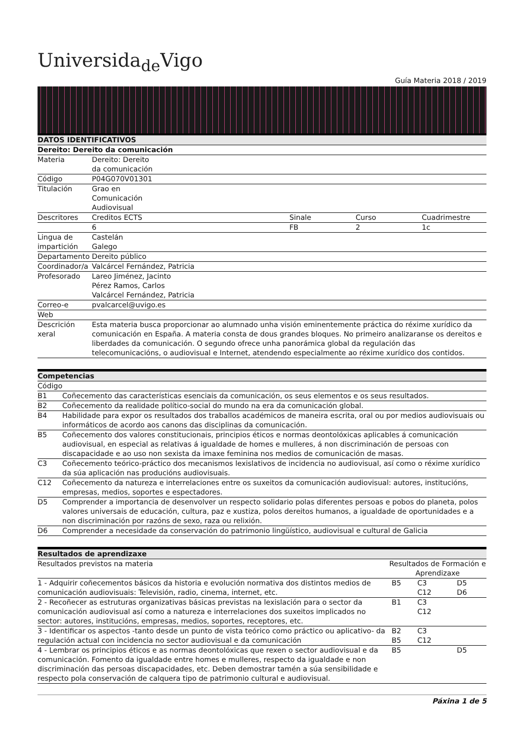Universida<sub>de</sub>Vigo
Guía Materia 2018 / 2019
| DATOS IDENTIFICATIVOS | | | | |
| --- | --- | --- | --- | --- |
| Dereito: Dereito da comunicación | | | | |
| Materia | Dereito: Dereito da comunicación | | | |
| Código | P04G070V01301 | | | |
| Titulación | Grao en Comunicación Audiovisual | | | |
| Descritores | Creditos ECTS | Sinale | Curso | Cuadrimestre |
| | 6 | FB | 2 | 1c |
| Lingua de impartición | Castelán Galego | | | |
| Departamento | Dereito público | | | |
| Coordinador/a | Valcárcel Fernández, Patricia | | | |
| Profesorado | Lareo Jiménez, Jacinto Pérez Ramos, Carlos Valcárcel Fernández, Patricia | | | |
| Correo-e | pvalcarcel@uvigo.es | | | |
| Web | | | | |
| Descrición xeral | Esta materia busca proporcionar ao alumnado unha visión eminentemente práctica do réxime xurídico da comunicación en España. A materia consta de dous grandes bloques. No primeiro analizaranse os dereitos e liberdades da comunicación. O segundo ofrece unha panorámica global da regulación das telecomunicacións, o audiovisual e Internet, atendendo especialmente ao réxime xurídico dos contidos. | | | |
| Competencias | |
| --- | --- |
| Código | |
| B1 | Coñecemento das características esenciais da comunicación, os seus elementos e os seus resultados. |
| B2 | Coñecemento da realidade político-social do mundo na era da comunicación global. |
| B4 | Habilidade para expor os resultados dos traballos académicos de maneira escrita, oral ou por medios audiovisuais ou informáticos de acordo aos canons das disciplinas da comunicación. |
| B5 | Coñecemento dos valores constitucionais, principios éticos e normas deontolóxicas aplicables á comunicación audiovisual, en especial as relativas á igualdade de homes e mulleres, á non discriminación de persoas con discapacidade e ao uso non sexista da imaxe feminina nos medios de comunicación de masas. |
| C3 | Coñecemento teórico-práctico dos mecanismos lexislativos de incidencia no audiovisual, así como o réxime xurídico da súa aplicación nas producións audiovisuais. |
| C12 | Coñecemento da natureza e interrelaciones entre os suxeitos da comunicación audiovisual: autores, institucións, empresas, medios, soportes e espectadores. |
| D5 | Comprender a importancia de desenvolver un respecto solidario polas diferentes persoas e pobos do planeta, polos valores universais de educación, cultura, paz e xustiza, polos dereitos humanos, a igualdade de oportunidades e a non discriminación por razóns de sexo, raza ou relixión. |
| D6 | Comprender a necesidade da conservación do patrimonio lingüístico, audiovisual e cultural de Galicia |
| Resultados de aprendizaxe | | | |
| --- | --- | --- | --- |
| Resultados previstos na materia | Resultados de Formación e Aprendizaxe | | |
| 1 - Adquirir coñecementos básicos da historia e evolución normativa dos distintos medios de comunicación audiovisuais: Televisión, radio, cinema, internet, etc. | B5 | C3 C12 | D5 D6 |
| 2 - Recoñecer as estruturas organizativas básicas previstas na lexislación para o sector da comunicación audiovisual así como a natureza e interrelaciones dos suxeitos implicados no sector: autores, institucións, empresas, medios, soportes, receptores, etc. | B1 | C3 C12 | |
| 3 - Identificar os aspectos -tanto desde un punto de vista teórico como práctico ou aplicativo- da regulación actual con incidencia no sector audiovisual e da comunicación | B2 B5 | C3 C12 | |
| 4 - Lembrar os principios éticos e as normas deontolóxicas que rexen o sector audiovisual e da comunicación. Fomento da igualdade entre homes e mulleres, respecto da igualdade e non discriminación das persoas discapacidades, etc. Deben demostrar tamén a súa sensibilidade e respecto pola conservación de calquera tipo de patrimonio cultural e audiovisual. | B5 | | D5 |
Páxina 1 de 5